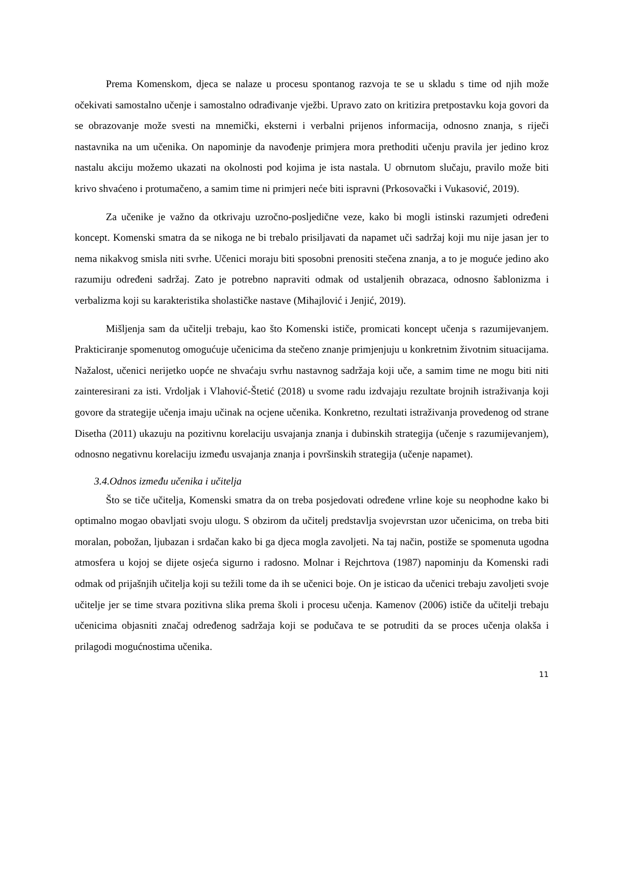Prema Komenskom, djeca se nalaze u procesu spontanog razvoja te se u skladu s time od njih može očekivati samostalno učenje i samostalno odrađivanje vježbi. Upravo zato on kritizira pretpostavku koja govori da se obrazovanje može svesti na mnemički, eksterni i verbalni prijenos informacija, odnosno znanja, s riječi nastavnika na um učenika. On napominje da navođenje primjera mora prethoditi učenju pravila jer jedino kroz nastalu akciju možemo ukazati na okolnosti pod kojima je ista nastala. U obrnutom slučaju, pravilo može biti krivo shvaćeno i protumačeno, a samim time ni primjeri neće biti ispravni (Prkosovački i Vukasović, 2019).
Za učenike je važno da otkrivaju uzročno-posljedične veze, kako bi mogli istinski razumjeti određeni koncept. Komenski smatra da se nikoga ne bi trebalo prisiljavati da napamet uči sadržaj koji mu nije jasan jer to nema nikakvog smisla niti svrhe. Učenici moraju biti sposobni prenositi stečena znanja, a to je moguće jedino ako razumiju određeni sadržaj. Zato je potrebno napraviti odmak od ustaljenih obrazaca, odnosno šablonizma i verbalizma koji su karakteristika sholastičke nastave (Mihajlović i Jenjić, 2019).
Mišljenja sam da učitelji trebaju, kao što Komenski ističe, promicati koncept učenja s razumijevanjem. Prakticiranje spomenutog omogućuje učenicima da stečeno znanje primjenjuju u konkretnim životnim situacijama. Nažalost, učenici nerijetko uopće ne shvaćaju svrhu nastavnog sadržaja koji uče, a samim time ne mogu biti niti zainteresirani za isti. Vrdoljak i Vlahović-Štetić (2018) u svome radu izdvajaju rezultate brojnih istraživanja koji govore da strategije učenja imaju učinak na ocjene učenika. Konkretno, rezultati istraživanja provedenog od strane Disetha (2011) ukazuju na pozitivnu korelaciju usvajanja znanja i dubinskih strategija (učenje s razumijevanjem), odnosno negativnu korelaciju između usvajanja znanja i površinskih strategija (učenje napamet).
3.4.Odnos između učenika i učitelja
Što se tiče učitelja, Komenski smatra da on treba posjedovati određene vrline koje su neophodne kako bi optimalno mogao obavljati svoju ulogu. S obzirom da učitelj predstavlja svojevrstan uzor učenicima, on treba biti moralan, pobožan, ljubazan i srdačan kako bi ga djeca mogla zavoljeti. Na taj način, postiže se spomenuta ugodna atmosfera u kojoj se dijete osjeća sigurno i radosno. Molnar i Rejchrtova (1987) napominju da Komenski radi odmak od prijašnjih učitelja koji su težili tome da ih se učenici boje. On je isticao da učenici trebaju zavoljeti svoje učitelje jer se time stvara pozitivna slika prema školi i procesu učenja. Kamenov (2006) ističe da učitelji trebaju učenicima objasniti značaj određenog sadržaja koji se podučava te se potruditi da se proces učenja olakša i prilagodi mogućnostima učenika.
11